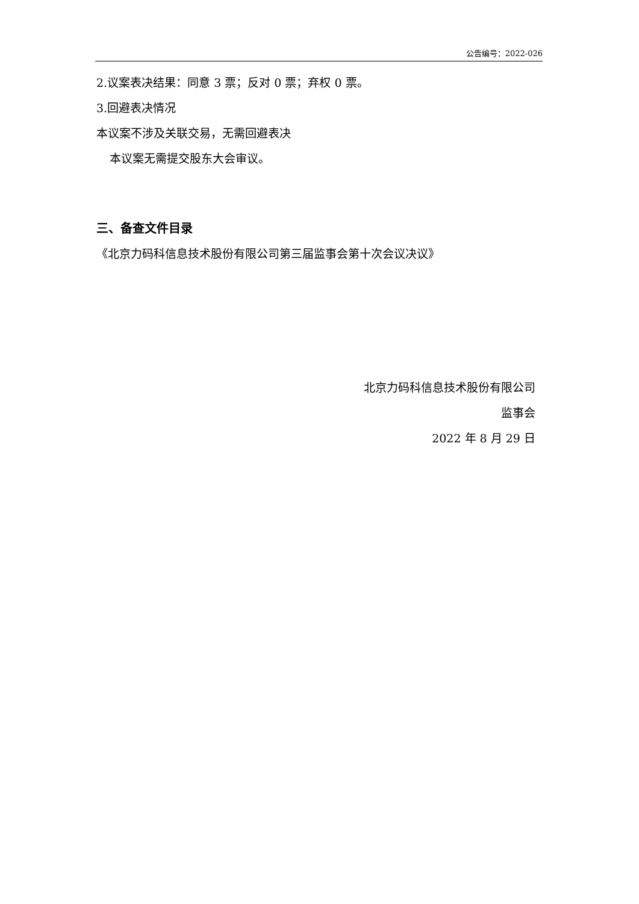公告编号：2022-026
2.议案表决结果：同意 3 票；反对 0 票；弃权 0 票。
3.回避表决情况
本议案不涉及关联交易，无需回避表决
本议案无需提交股东大会审议。
三、备查文件目录
《北京力码科信息技术股份有限公司第三届监事会第十次会议决议》
北京力码科信息技术股份有限公司
监事会
2022 年 8 月 29 日